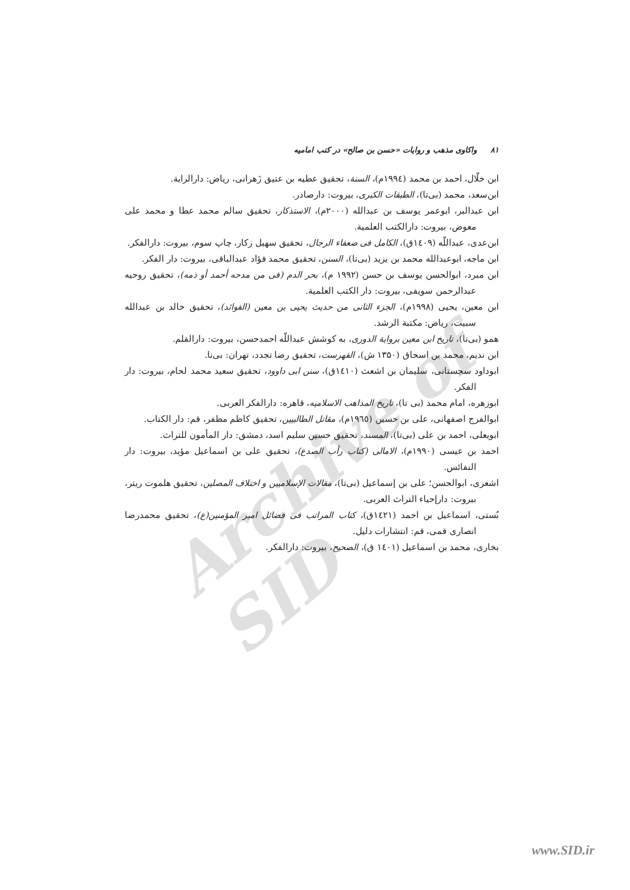Archive of SID
۸۱ واکاوی مذهب و روایات «حسن بن صالح» در کتب امامیه
ابن خلّال، احمد بن محمد (۱۹۹٤م)، السنة، تحقیق عطیه بن عتیق زَهرانی، ریاض: دارالرایة.
ابن‌سعد، محمد (بی‌تا)، الطبقات الکبری، بیروت: دارصادر.
ابن عبدالبر، ابوعمر یوسف بن عبدالله (۲۰۰۰م)، الاستذکار، تحقیق سالم محمد عطا و محمد علی معوض، بیروت: دارالکتب العلمیة.
ابن‌عدی، عبداللّه (۱٤۰۹ق)، الکامل فی ضعفاء الرجال، تحقیق سهیل زکار، چاپ سوم، بیروت: دارالفکر.
ابن ماجه، ابوعبدالله محمد بن یزید (بی‌تا)، السنن، تحقیق محمد فؤاد عبدالباقی، بیروت: دار الفکر.
ابن مبرد، ابوالحسن یوسف بن حسن (۱۹۹۲ م)، بحر الدم (فی من مدحه أحمد أو ذمه)، تحقیق روحیه عبدالرحمن سویفی، بیروت: دار الکتب العلمیة.
ابن معین، یحیی (۱۹۹۸م)، الجزء الثانی من حدیث یحیی بن معین (الفوائد)، تحقیق خالد بن عبدالله سبیت، ریاض: مکتبة الرشد.
همو (بی‌تا)، تاریخ ابن معین بروایة الدوری، به کوشش عبداللّه احمدحسن، بیروت: دارالقلم.
ابن ندیم، محمد بن اسحاق (۱۳۵۰ ش)، الفهرست، تحقیق رضا تجدد، تهران: بی‌نا.
ابوداود سجستانی، سلیمان بن اشعث (۱٤۱۰ق)، سنن ابی داوود، تحقیق سعید محمد لحام، بیروت: دار الفکر.
ابوزهره، امام محمد (بی تا)، تاریخ المذاهب الاسلامیه، قاهره: دارالفکر العربی.
ابوالفرج اصفهانی، علی بن حسین (۱۹٦٥م)، مقاتل الطالبیین، تحقیق کاظم مظفر، قم: دار الکتاب.
ابویعلی، احمد بن علی (بی‌تا)، المسند، تحقیق حسین سلیم اسد، دمشق: دار المأمون للتراث.
احمد بن عیسی (۱۹۹۰م)، الامالی (کتاب رأب الصدع)، تحقیق علی بن اسماعیل مؤید، بیروت: دار النفائس.
اشعری، ابوالحسن؛ علی بن إسماعیل (بی‌تا)، مقالات الإسلامیین و اختلاف المصلین، تحقیق هلموت ریتر، بیروت: دارإحیاء التراث العربی.
بُستی، اسماعیل بن احمد (۱٤۲۱ق)، کتاب المراتب فی فضائل امیر المؤمنین(ع)، تحقیق محمدرضا انصاری قمی، قم: انتشارات دلیل.
بخاری، محمد بن اسماعیل (۱٤۰۱ ق)، الصحیح، بیروت: دارالفکر.
www.SID.ir